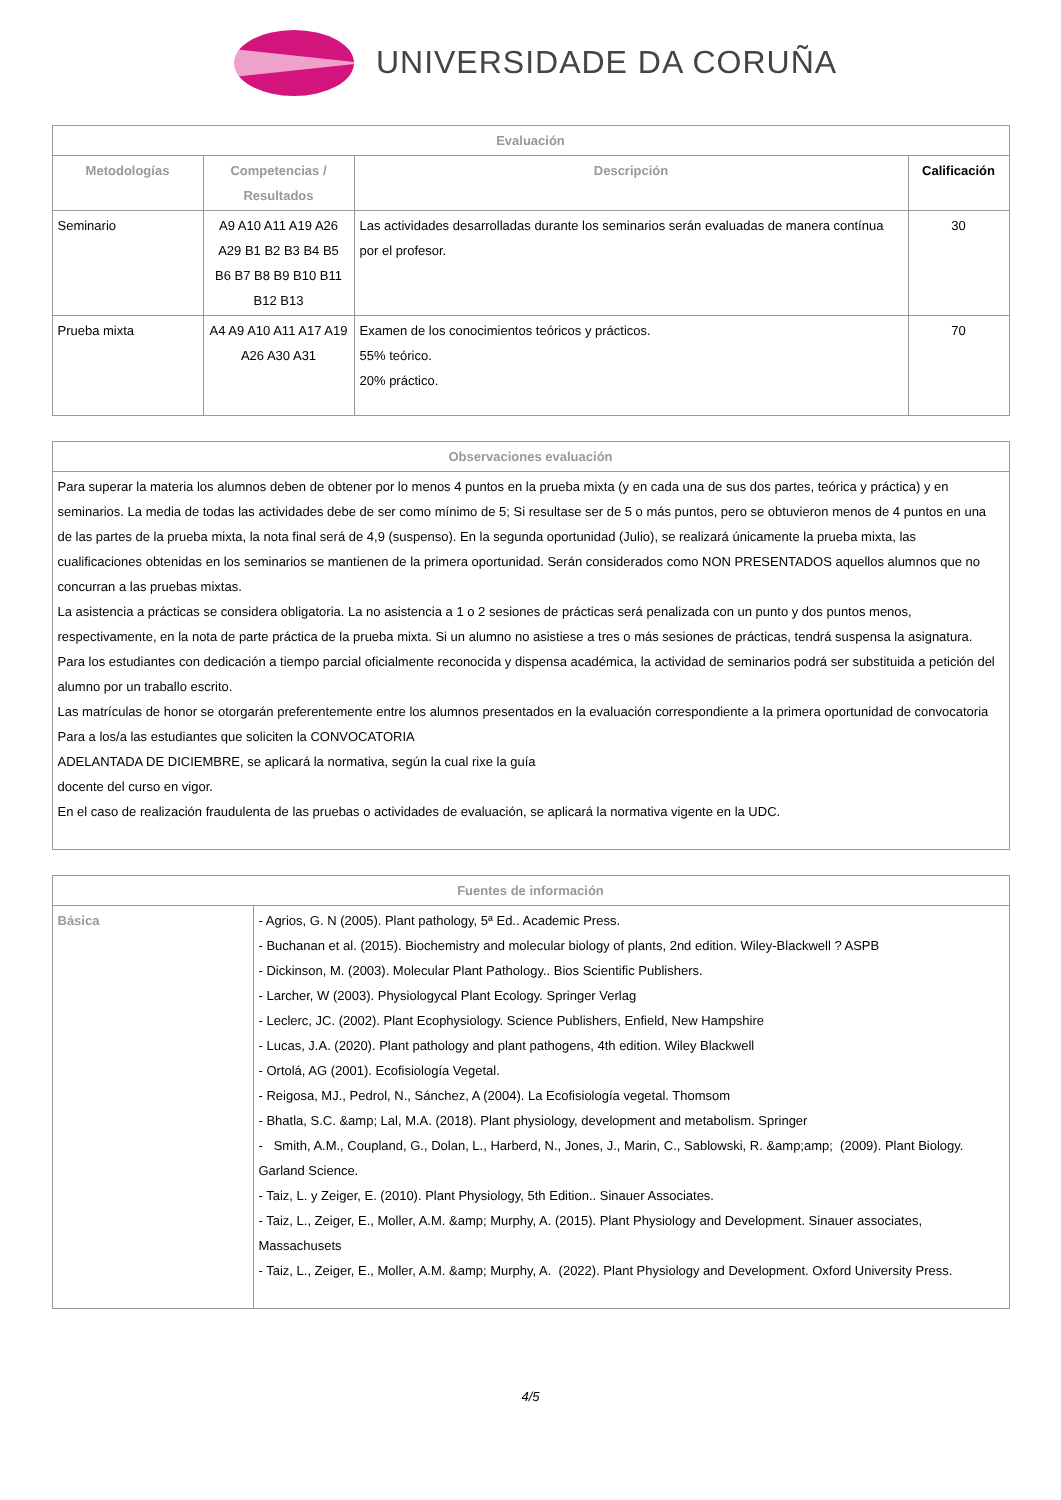UNIVERSIDADE DA CORUÑA
| Evaluación | | | |
| --- | --- | --- | --- |
| Metodologías | Competencias / Resultados | Descripción | Calificación |
| Seminario | A9 A10 A11 A19 A26 A29 B1 B2 B3 B4 B5 B6 B7 B8 B9 B10 B11 B12 B13 | Las actividades desarrolladas durante los seminarios serán evaluadas de manera contínua por el profesor. | 30 |
| Prueba mixta | A4 A9 A10 A11 A17 A19 A26 A30 A31 | Examen de los conocimientos teóricos y prácticos. 55% teórico. 20% práctico. | 70 |
| Observaciones evaluación |
| --- |
| Para superar la materia los alumnos deben de obtener por lo menos 4 puntos en la prueba mixta (y en cada una de sus dos partes, teórica y práctica) y en seminarios. La media de todas las actividades debe de ser como mínimo de 5; Si resultase ser de 5 o más puntos, pero se obtuvieron menos de 4 puntos en una de las partes de la prueba mixta, la nota final será de 4,9 (suspenso). En la segunda oportunidad (Julio), se realizará únicamente la prueba mixta, las cualificaciones obtenidas en los seminarios se mantienen de la primera oportunidad. Serán considerados como NON PRESENTADOS aquellos alumnos que no concurran a las pruebas mixtas. La asistencia a prácticas se considera obligatoria. La no asistencia a 1 o 2 sesiones de prácticas será penalizada con un punto y dos puntos menos, respectivamente, en la nota de parte práctica de la prueba mixta. Si un alumno no asistiese a tres o más sesiones de prácticas, tendrá suspensa la asignatura. Para los estudiantes con dedicación a tiempo parcial oficialmente reconocida y dispensa académica, la actividad de seminarios podrá ser substituida a petición del alumno por un traballo escrito. Las matrículas de honor se otorgarán preferentemente entre los alumnos presentados en la evaluación correspondiente a la primera oportunidad de convocatoria Para a los/a las estudiantes que soliciten la CONVOCATORIA ADELANTADA DE DICIEMBRE, se aplicará la normativa, según la cual rixe la guía docente del curso en vigor. En el caso de realización fraudulenta de las pruebas o actividades de evaluación, se aplicará la normativa vigente en la UDC. |
| Fuentes de información | |
| --- | --- |
| Básica | - Agrios, G. N (2005). Plant pathology, 5ª Ed.. Academic Press. - Buchanan et al. (2015). Biochemistry and molecular biology of plants, 2nd edition. Wiley-Blackwell ? ASPB - Dickinson, M. (2003). Molecular Plant Pathology.. Bios Scientific Publishers. - Larcher, W (2003). Physiologycal Plant Ecology. Springer Verlag - Leclerc, JC. (2002). Plant Ecophysiology. Science Publishers, Enfield, New Hampshire - Lucas, J.A. (2020). Plant pathology and plant pathogens, 4th edition. Wiley Blackwell - Ortolá, AG (2001). Ecofisiología Vegetal. - Reigosa, MJ., Pedrol, N., Sánchez, A (2004). La Ecofisiología vegetal. Thomsom - Bhatla, S.C. &amp; Lal, M.A. (2018). Plant physiology, development and metabolism. Springer - Smith, A.M., Coupland, G., Dolan, L., Harberd, N., Jones, J., Marin, C., Sablowski, R. &amp;amp; (2009). Plant Biology. Garland Science. - Taiz, L. y Zeiger, E. (2010). Plant Physiology, 5th Edition.. Sinauer Associates. - Taiz, L., Zeiger, E., Moller, A.M. &amp; Murphy, A. (2015). Plant Physiology and Development. Sinauer associates, Massachusets - Taiz, L., Zeiger, E., Moller, A.M. &amp; Murphy, A. (2022). Plant Physiology and Development. Oxford University Press. |
4/5